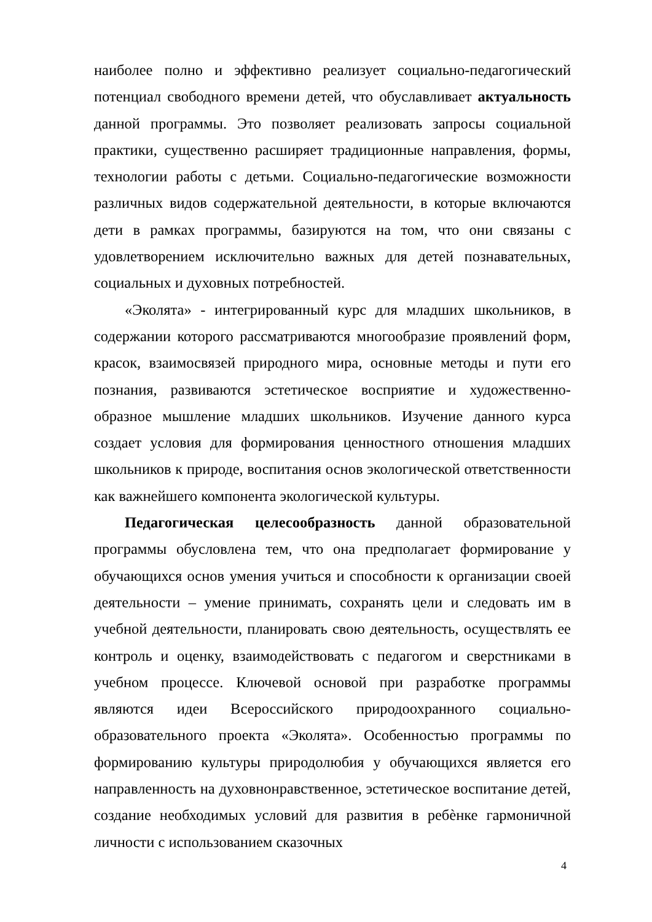наиболее полно и эффективно реализует социально-педагогический потенциал свободного времени детей, что обуславливает актуальность данной программы. Это позволяет реализовать запросы социальной практики, существенно расширяет традиционные направления, формы, технологии работы с детьми. Социально-педагогические возможности различных видов содержательной деятельности, в которые включаются дети в рамках программы, базируются на том, что они связаны с удовлетворением исключительно важных для детей познавательных, социальных и духовных потребностей.
«Эколята» - интегрированный курс для младших школьников, в содержании которого рассматриваются многообразие проявлений форм, красок, взаимосвязей природного мира, основные методы и пути его познания, развиваются эстетическое восприятие и художественно-образное мышление младших школьников. Изучение данного курса создает условия для формирования ценностного отношения младших школьников к природе, воспитания основ экологической ответственности как важнейшего компонента экологической культуры.
Педагогическая целесообразность данной образовательной программы обусловлена тем, что она предполагает формирование у обучающихся основ умения учиться и способности к организации своей деятельности – умение принимать, сохранять цели и следовать им в учебной деятельности, планировать свою деятельность, осуществлять ее контроль и оценку, взаимодействовать с педагогом и сверстниками в учебном процессе. Ключевой основой при разработке программы являются идеи Всероссийского природоохранного социально-образовательного проекта «Эколята». Особенностью программы по формированию культуры природолюбия у обучающихся является его направленность на духовнонравственное, эстетическое воспитание детей, создание необходимых условий для развития в ребѐнке гармоничной личности с использованием сказочных
4